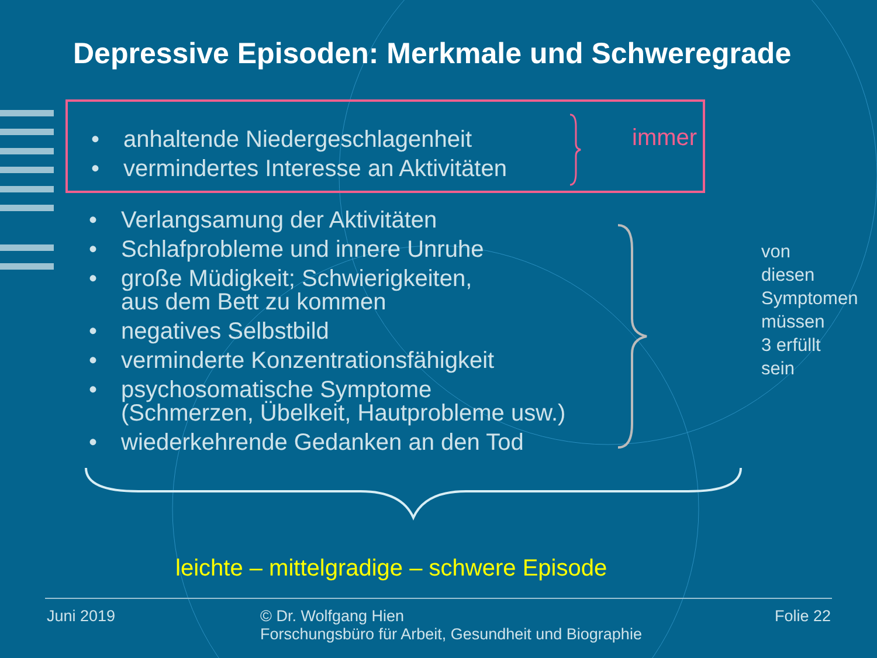Depressive Episoden: Merkmale und Schweregrade
• anhaltende Niedergeschlagenheit
• vermindertes Interesse an Aktivitäten
immer
• Verlangsamung der Aktivitäten
• Schlafprobleme und innere Unruhe
• große Müdigkeit; Schwierigkeiten,
aus dem Bett zu kommen
• negatives Selbstbild
• verminderte Konzentrationsfähigkeit
• psychosomatische Symptome
(Schmerzen, Übelkeit, Hautprobleme usw.)
• wiederkehrende Gedanken an den Tod
von
diesen
Symptomen
müssen
3 erfüllt
sein
leichte – mittelgradige – schwere Episode
Juni 2019 © Dr. Wolfgang Hien
Forschungsbüro für Arbeit, Gesundheit und Biographie
Folie 22